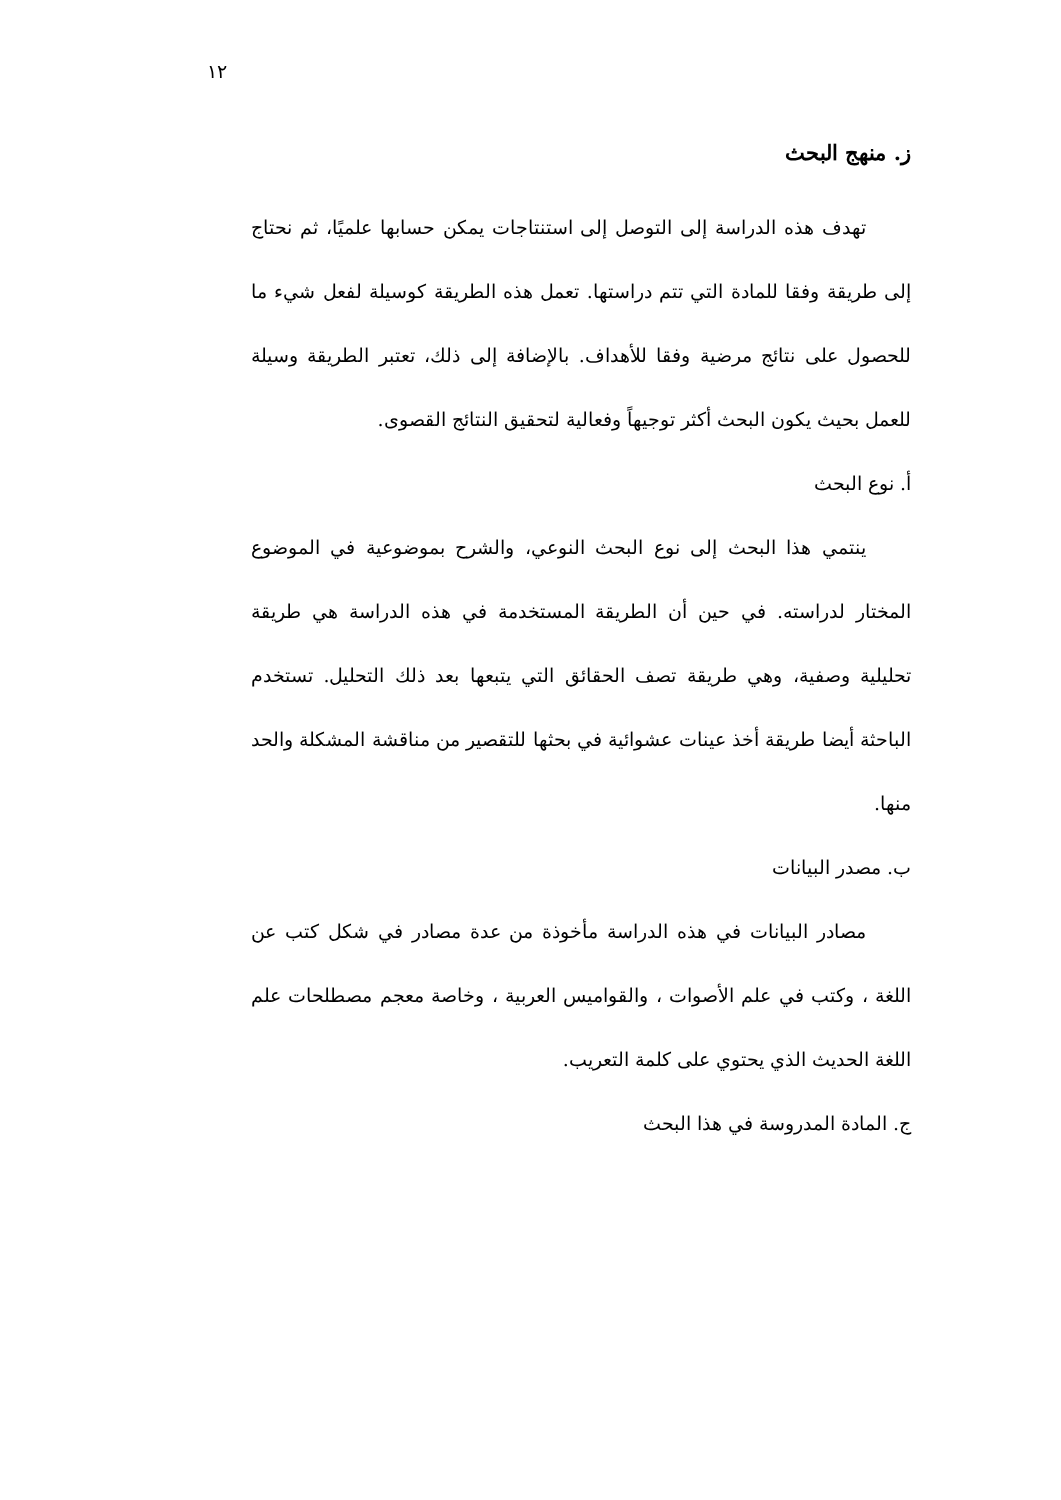١٢
ز. منهج البحث
تهدف هذه الدراسة إلى التوصل إلى استنتاجات يمكن حسابها علميًا، ثم نحتاج إلى طريقة وفقا للمادة التي تتم دراستها. تعمل هذه الطريقة كوسيلة لفعل شيء ما للحصول على نتائج مرضية وفقا للأهداف. بالإضافة إلى ذلك، تعتبر الطريقة وسيلة للعمل بحيث يكون البحث أكثر توجيهاً وفعالية لتحقيق النتائج القصوى.
أ. نوع البحث
ينتمي هذا البحث إلى نوع البحث النوعي، والشرح بموضوعية في الموضوع المختار لدراسته. في حين أن الطريقة المستخدمة في هذه الدراسة هي طريقة تحليلية وصفية، وهي طريقة تصف الحقائق التي يتبعها بعد ذلك التحليل. تستخدم الباحثة أيضا طريقة أخذ عينات عشوائية في بحثها للتقصير من مناقشة المشكلة والحد منها.
ب. مصدر البيانات
مصادر البيانات في هذه الدراسة مأخوذة من عدة مصادر في شكل كتب عن اللغة ، وكتب في علم الأصوات ، والقواميس العربية ، وخاصة معجم مصطلحات علم اللغة الحديث الذي يحتوي على كلمة التعريب.
ج. المادة المدروسة في هذا البحث